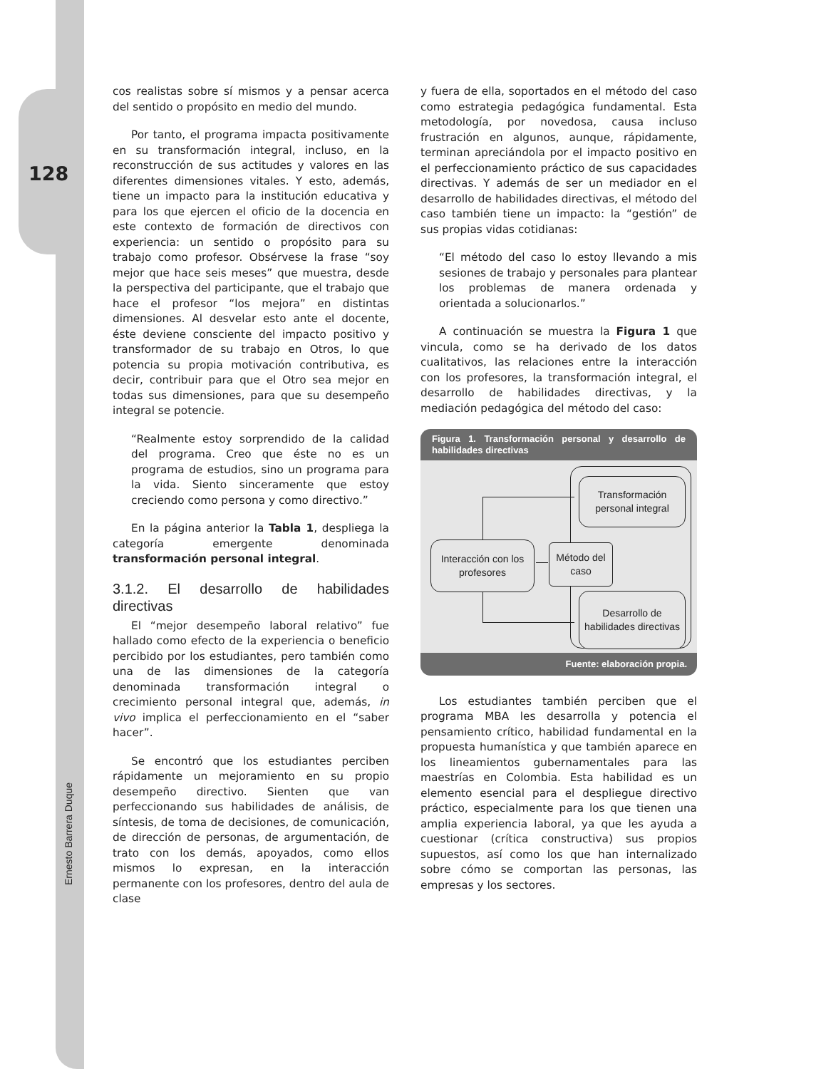128
Ernesto Barrera Duque
cos realistas sobre sí mismos y a pensar acerca del sentido o propósito en medio del mundo.
Por tanto, el programa impacta positivamente en su transformación integral, incluso, en la reconstrucción de sus actitudes y valores en las diferentes dimensiones vitales. Y esto, además, tiene un impacto para la institución educativa y para los que ejercen el oficio de la docencia en este contexto de formación de directivos con experiencia: un sentido o propósito para su trabajo como profesor. Obsérvese la frase “soy mejor que hace seis meses” que muestra, desde la perspectiva del participante, que el trabajo que hace el profesor “los mejora” en distintas dimensiones. Al desvelar esto ante el docente, éste deviene consciente del impacto positivo y transformador de su trabajo en Otros, lo que potencia su propia motivación contributiva, es decir, contribuir para que el Otro sea mejor en todas sus dimensiones, para que su desempeño integral se potencie.
“Realmente estoy sorprendido de la calidad del programa. Creo que éste no es un programa de estudios, sino un programa para la vida. Siento sinceramente que estoy creciendo como persona y como directivo.”
En la página anterior la Tabla 1, despliega la categoría emergente denominada transformación personal integral.
3.1.2. El desarrollo de habilidades directivas
El “mejor desempeño laboral relativo” fue hallado como efecto de la experiencia o beneficio percibido por los estudiantes, pero también como una de las dimensiones de la categoría denominada transformación integral o crecimiento personal integral que, además, in vivo implica el perfeccionamiento en el “saber hacer”.
Se encontró que los estudiantes perciben rápidamente un mejoramiento en su propio desempeño directivo. Sienten que van perfeccionando sus habilidades de análisis, de síntesis, de toma de decisiones, de comunicación, de dirección de personas, de argumentación, de trato con los demás, apoyados, como ellos mismos lo expresan, en la interacción permanente con los profesores, dentro del aula de clase
y fuera de ella, soportados en el método del caso como estrategia pedagógica fundamental. Esta metodología, por novedosa, causa incluso frustración en algunos, aunque, rápidamente, terminan apreciándola por el impacto positivo en el perfeccionamiento práctico de sus capacidades directivas. Y además de ser un mediador en el desarrollo de habilidades directivas, el método del caso también tiene un impacto: la “gestión” de sus propias vidas cotidianas:
“El método del caso lo estoy llevando a mis sesiones de trabajo y personales para plantear los problemas de manera ordenada y orientada a solucionarlos.”
A continuación se muestra la Figura 1 que vincula, como se ha derivado de los datos cualitativos, las relaciones entre la interacción con los profesores, la transformación integral, el desarrollo de habilidades directivas, y la mediación pedagógica del método del caso:
Figura 1. Transformación personal y desarrollo de habilidades directivas
Transformación personal integral
Interacción con los profesores
Método del caso
Desarrollo de habilidades directivas
Fuente: elaboración propia.
Los estudiantes también perciben que el programa MBA les desarrolla y potencia el pensamiento crítico, habilidad fundamental en la propuesta humanística y que también aparece en los lineamientos gubernamentales para las maestrías en Colombia. Esta habilidad es un elemento esencial para el despliegue directivo práctico, especialmente para los que tienen una amplia experiencia laboral, ya que les ayuda a cuestionar (crítica constructiva) sus propios supuestos, así como los que han internalizado sobre cómo se comportan las personas, las empresas y los sectores.